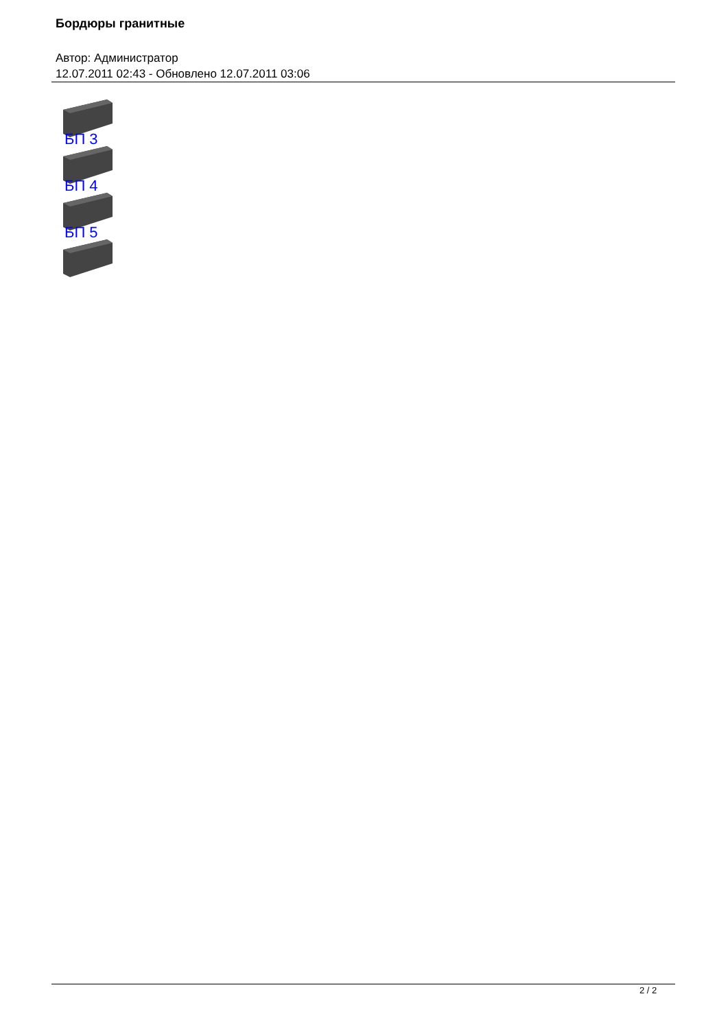Бордюры гранитные
Автор: Администратор
12.07.2011 02:43 - Обновлено 12.07.2011 03:06
БП 3
БП 4
БП 5
2 / 2